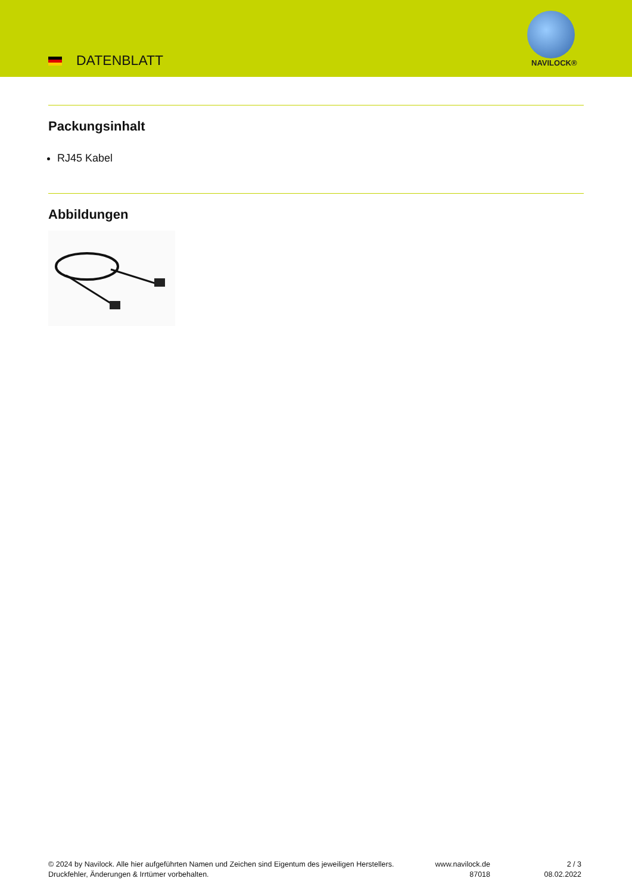DATENBLATT NAVILOCK®
Packungsinhalt
RJ45 Kabel
Abbildungen
© 2024 by Navilock. Alle hier aufgeführten Namen und Zeichen sind Eigentum des jeweiligen Herstellers. Druckfehler, Änderungen & Irrtümer vorbehalten.
www.navilock.de
87018
2 / 3
08.02.2022